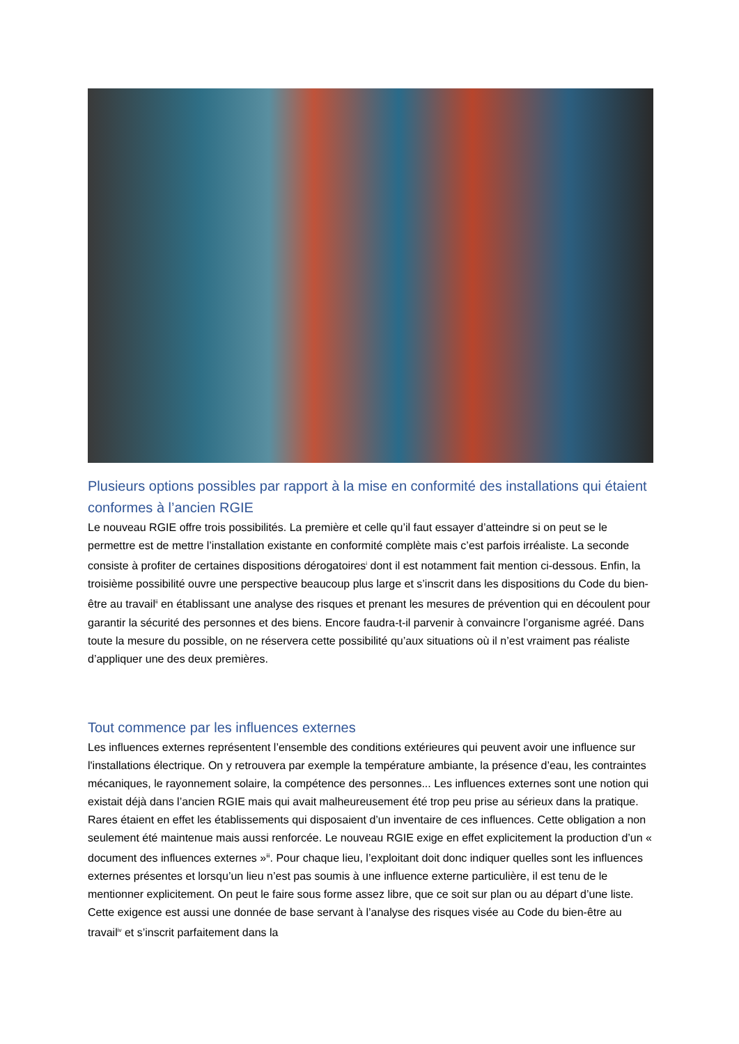Plusieurs options possibles par rapport à la mise en conformité des installations qui étaient conformes à l’ancien RGIE
Le nouveau RGIE offre trois possibilités. La première et celle qu’il faut essayer d’atteindre si on peut se le permettre est de mettre l’installation existante en conformité complète mais c’est parfois irréaliste. La seconde consiste à profiter de certaines dispositions dérogatoires<sup>i</sup> dont il est notamment fait mention ci-dessous. Enfin, la troisième possibilité ouvre une perspective beaucoup plus large et s’inscrit dans les dispositions du Code du bien-être au travail<sup>ii</sup> en établissant une analyse des risques et prenant les mesures de prévention qui en découlent pour garantir la sécurité des personnes et des biens. Encore faudra-t-il parvenir à convaincre l’organisme agréé. Dans toute la mesure du possible, on ne réservera cette possibilité qu’aux situations où il n’est vraiment pas réaliste d’appliquer une des deux premières.
Tout commence par les influences externes
Les influences externes représentent l’ensemble des conditions extérieures qui peuvent avoir une influence sur l'installations électrique. On y retrouvera par exemple la température ambiante, la présence d’eau, les contraintes mécaniques, le rayonnement solaire, la compétence des personnes... Les influences externes sont une notion qui existait déjà dans l’ancien RGIE mais qui avait malheureusement été trop peu prise au sérieux dans la pratique. Rares étaient en effet les établissements qui disposaient d’un inventaire de ces influences. Cette obligation a non seulement été maintenue mais aussi renforcée. Le nouveau RGIE exige en effet explicitement la production d’un « document des influences externes »<sup>iii</sup>. Pour chaque lieu, l’exploitant doit donc indiquer quelles sont les influences externes présentes et lorsqu’un lieu n’est pas soumis à une influence externe particulière, il est tenu de le mentionner explicitement. On peut le faire sous forme assez libre, que ce soit sur plan ou au départ d’une liste. Cette exigence est aussi une donnée de base servant à l’analyse des risques visée au Code du bien-être au travail<sup>iv</sup> et s’inscrit parfaitement dans la